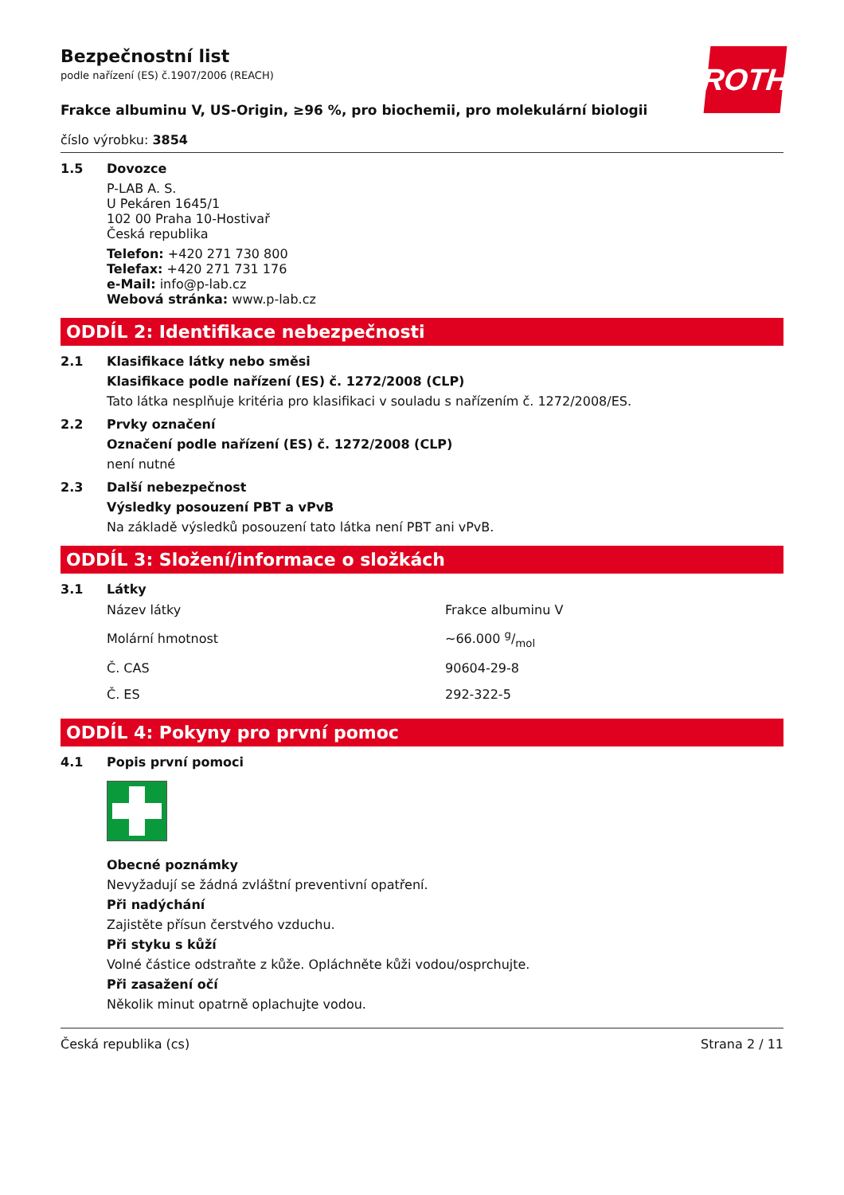ROTH
Bezpečnostní list
podle nařízení (ES) č.1907/2006 (REACH)
Frakce albuminu V, US-Origin, ≥96 %, pro biochemii, pro molekulární biologii
číslo výrobku: 3854
1.5 Dovozce
P-LAB A. S.
U Pekáren 1645/1
102 00 Praha 10-Hostivař
Česká republika
Telefon: +420 271 730 800
Telefax: +420 271 731 176
e-Mail: info@p-lab.cz
Webová stránka: www.p-lab.cz
ODDÍL 2: Identifikace nebezpečnosti
2.1 Klasifikace látky nebo směsi
Klasifikace podle nařízení (ES) č. 1272/2008 (CLP)
Tato látka nesplňuje kritéria pro klasifikaci v souladu s nařízením č. 1272/2008/ES.
2.2 Prvky označení
Označení podle nařízení (ES) č. 1272/2008 (CLP)
není nutné
2.3 Další nebezpečnost
Výsledky posouzení PBT a vPvB
Na základě výsledků posouzení tato látka není PBT ani vPvB.
ODDÍL 3: Složení/informace o složkách
3.1 Látky
| Název látky | Frakce albuminu V |
| Molární hmotnost | ~66.000 g/mol |
| Č. CAS | 90604-29-8 |
| Č. ES | 292-322-5 |
ODDÍL 4: Pokyny pro první pomoc
4.1 Popis první pomoci
Obecné poznámky
Nevyžadují se žádná zvláštní preventivní opatření.
Při nadýchání
Zajistěte přísun čerstvého vzduchu.
Při styku s kůží
Volné částice odstraňte z kůže. Opláchněte kůži vodou/osprchujte.
Při zasažení očí
Několik minut opatrně oplachujte vodou.
Česká republika (cs) Strana 2 / 11